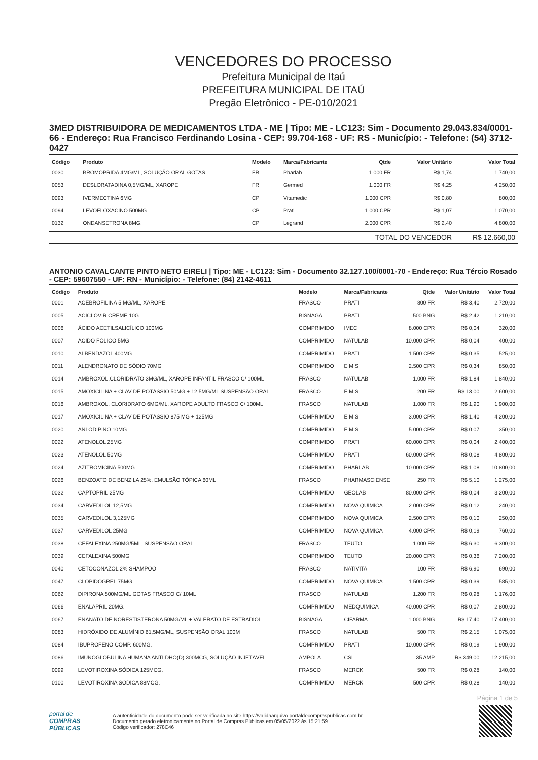VENCEDORES DO PROCESSO
Prefeitura Municipal de Itaú
PREFEITURA MUNICIPAL DE ITAÚ
Pregão Eletrônico - PE-010/2021
3MED DISTRIBUIDORA DE MEDICAMENTOS LTDA - ME | Tipo: ME - LC123: Sim - Documento 29.043.834/0001-66 - Endereço: Rua Francisco Ferdinando Losina - CEP: 99.704-168 - UF: RS - Município: - Telefone: (54) 3712-0427
| Código | Produto | Modelo | Marca/Fabricante | Qtde | Valor Unitário | Valor Total |
| --- | --- | --- | --- | --- | --- | --- |
| 0030 | BROMOPRIDA 4MG/ML, SOLUÇÃO ORAL GOTAS | FR | Pharlab | 1.000 FR | R$ 1,74 | 1.740,00 |
| 0053 | DESLORATADINA 0,5MG/ML, XAROPE | FR | Germed | 1.000 FR | R$ 4,25 | 4.250,00 |
| 0093 | IVERMECTINA 6MG | CP | Vitamedic | 1.000 CPR | R$ 0,80 | 800,00 |
| 0094 | LEVOFLOXACINO 500MG. | CP | Prati | 1.000 CPR | R$ 1,07 | 1.070,00 |
| 0132 | ONDANSETRONA 8MG. | CP | Legrand | 2.000 CPR | R$ 2,40 | 4.800,00 |
| | | | | TOTAL DO VENCEDOR | | R$ 12.660,00 |
ANTONIO CAVALCANTE PINTO NETO EIRELI | Tipo: ME - LC123: Sim - Documento 32.127.100/0001-70 - Endereço: Rua Tércio Rosado - CEP: 59607550 - UF: RN - Município: - Telefone: (84) 2142-4611
| Código | Produto | Modelo | Marca/Fabricante | Qtde | Valor Unitário | Valor Total |
| --- | --- | --- | --- | --- | --- | --- |
| 0001 | ACEBROFILINA 5 MG/ML, XAROPE | FRASCO | PRATI | 800 FR | R$ 3,40 | 2.720,00 |
| 0005 | ACICLOVIR CREME 10G | BISNAGA | PRATI | 500 BNG | R$ 2,42 | 1.210,00 |
| 0006 | ÁCIDO ACETILSALICÍLICO 100MG | COMPRIMIDO | IMEC | 8.000 CPR | R$ 0,04 | 320,00 |
| 0007 | ÁCIDO FÓLICO 5MG | COMPRIMIDO | NATULAB | 10.000 CPR | R$ 0,04 | 400,00 |
| 0010 | ALBENDAZOL 400MG | COMPRIMIDO | PRATI | 1.500 CPR | R$ 0,35 | 525,00 |
| 0011 | ALENDRONATO DE SÓDIO 70MG | COMPRIMIDO | E M S | 2.500 CPR | R$ 0,34 | 850,00 |
| 0014 | AMBROXOL,CLORIDRATO 3MG/ML, XAROPE INFANTIL FRASCO C/ 100ML | FRASCO | NATULAB | 1.000 FR | R$ 1,84 | 1.840,00 |
| 0015 | AMOXICILINA + CLAV DE POTÁSSIO 50MG + 12,5MG/ML SUSPENSÃO ORAL | FRASCO | E M S | 200 FR | R$ 13,00 | 2.600,00 |
| 0016 | AMBROXOL, CLORIDRATO 6MG/ML, XAROPE ADULTO FRASCO C/ 100ML | FRASCO | NATULAB | 1.000 FR | R$ 1,90 | 1.900,00 |
| 0017 | AMOXICILINA + CLAV DE POTÁSSIO 875 MG + 125MG | COMPRIMIDO | E M S | 3.000 CPR | R$ 1,40 | 4.200,00 |
| 0020 | ANLODIPINO 10MG | COMPRIMIDO | E M S | 5.000 CPR | R$ 0,07 | 350,00 |
| 0022 | ATENOLOL 25MG | COMPRIMIDO | PRATI | 60.000 CPR | R$ 0,04 | 2.400,00 |
| 0023 | ATENOLOL 50MG | COMPRIMIDO | PRATI | 60.000 CPR | R$ 0,08 | 4.800,00 |
| 0024 | AZITROMICINA 500MG | COMPRIMIDO | PHARLAB | 10.000 CPR | R$ 1,08 | 10.800,00 |
| 0026 | BENZOATO DE BENZILA 25%, EMULSÃO TÓPICA 60ML | FRASCO | PHARMASCIENSE | 250 FR | R$ 5,10 | 1.275,00 |
| 0032 | CAPTOPRIL 25MG | COMPRIMIDO | GEOLAB | 80.000 CPR | R$ 0,04 | 3.200,00 |
| 0034 | CARVEDILOL 12,5MG | COMPRIMIDO | NOVA QUIMICA | 2.000 CPR | R$ 0,12 | 240,00 |
| 0035 | CARVEDILOL 3,125MG | COMPRIMIDO | NOVA QUIMICA | 2.500 CPR | R$ 0,10 | 250,00 |
| 0037 | CARVEDILOL 25MG | COMPRIMIDO | NOVA QUIMICA | 4.000 CPR | R$ 0,19 | 760,00 |
| 0038 | CEFALEXINA 250MG/5ML, SUSPENSÃO ORAL | FRASCO | TEUTO | 1.000 FR | R$ 6,30 | 6.300,00 |
| 0039 | CEFALEXINA 500MG | COMPRIMIDO | TEUTO | 20.000 CPR | R$ 0,36 | 7.200,00 |
| 0040 | CETOCONAZOL 2% SHAMPOO | FRASCO | NATIVITA | 100 FR | R$ 6,90 | 690,00 |
| 0047 | CLOPIDOGREL 75MG | COMPRIMIDO | NOVA QUIMICA | 1.500 CPR | R$ 0,39 | 585,00 |
| 0062 | DIPIRONA 500MG/ML GOTAS FRASCO C/ 10ML | FRASCO | NATULAB | 1.200 FR | R$ 0,98 | 1.176,00 |
| 0066 | ENALAPRIL 20MG. | COMPRIMIDO | MEDQUIMICA | 40.000 CPR | R$ 0,07 | 2.800,00 |
| 0067 | ENANATO DE NORESTISTERONA 50MG/ML + VALERATO DE ESTRADIOL. | BISNAGA | CIFARMA | 1.000 BNG | R$ 17,40 | 17.400,00 |
| 0083 | HIDRÓXIDO DE ALUMÍNIO 61,5MG/ML, SUSPENSÃO ORAL 100M | FRASCO | NATULAB | 500 FR | R$ 2,15 | 1.075,00 |
| 0084 | IBUPROFENO COMP. 600MG. | COMPRIMIDO | PRATI | 10.000 CPR | R$ 0,19 | 1.900,00 |
| 0086 | IMUNOGLOBULINA HUMANA ANTI DHO(D) 300MCG, SOLUÇÃO INJETÁVEL. | AMPOLA | CSL | 35 AMP | R$ 349,00 | 12.215,00 |
| 0099 | LEVOTIROXINA SÓDICA 125MCG. | FRASCO | MERCK | 500 FR | R$ 0,28 | 140,00 |
| 0100 | LEVOTIROXINA SÓDICA 88MCG. | COMPRIMIDO | MERCK | 500 CPR | R$ 0,28 | 140,00 |
Página 1 de 5
portal de
COMPRAS
PÚBLICAS
A autenticidade do documento pode ser verificada no site https://validaarquivo.portaldecompraspublicas.com.br
Documento gerado eletronicamente no Portal de Compras Públicas em 05/05/2022 às 15:21:59.
Código verificador: 278C46